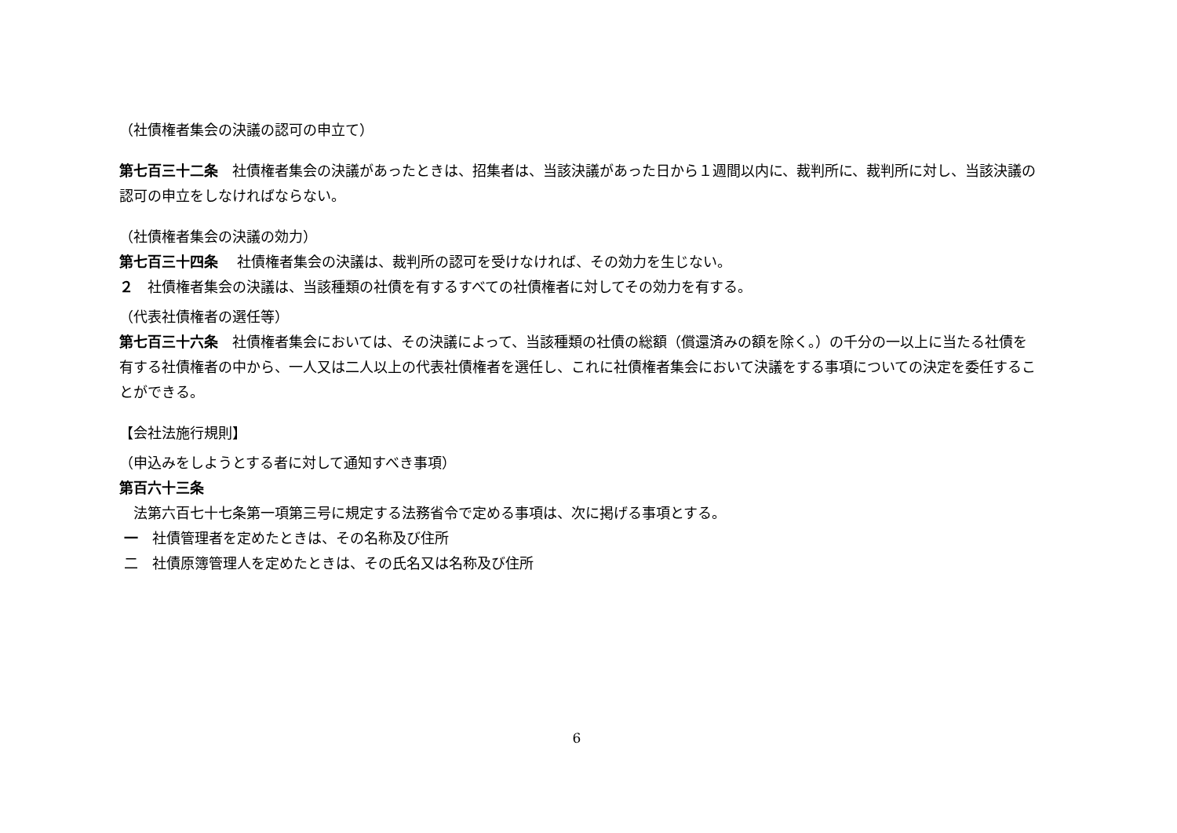（社債権者集会の決議の認可の申立て）
第七百三十二条　社債権者集会の決議があったときは、招集者は、当該決議があった日から１週間以内に、裁判所に、裁判所に対し、当該決議の認可の申立をしなければならない。
（社債権者集会の決議の効力）
第七百三十四条　 社債権者集会の決議は、裁判所の認可を受けなければ、その効力を生じない。
２　社債権者集会の決議は、当該種類の社債を有するすべての社債権者に対してその効力を有する。
（代表社債権者の選任等）
第七百三十六条　社債権者集会においては、その決議によって、当該種類の社債の総額（償還済みの額を除く。）の千分の一以上に当たる社債を有する社債権者の中から、一人又は二人以上の代表社債権者を選任し、これに社債権者集会において決議をする事項についての決定を委任することができる。
【会社法施行規則】
（申込みをしようとする者に対して通知すべき事項）
第百六十三条
　法第六百七十七条第一項第三号に規定する法務省令で定める事項は、次に掲げる事項とする。
一　社債管理者を定めたときは、その名称及び住所
二　社債原簿管理人を定めたときは、その氏名又は名称及び住所
6